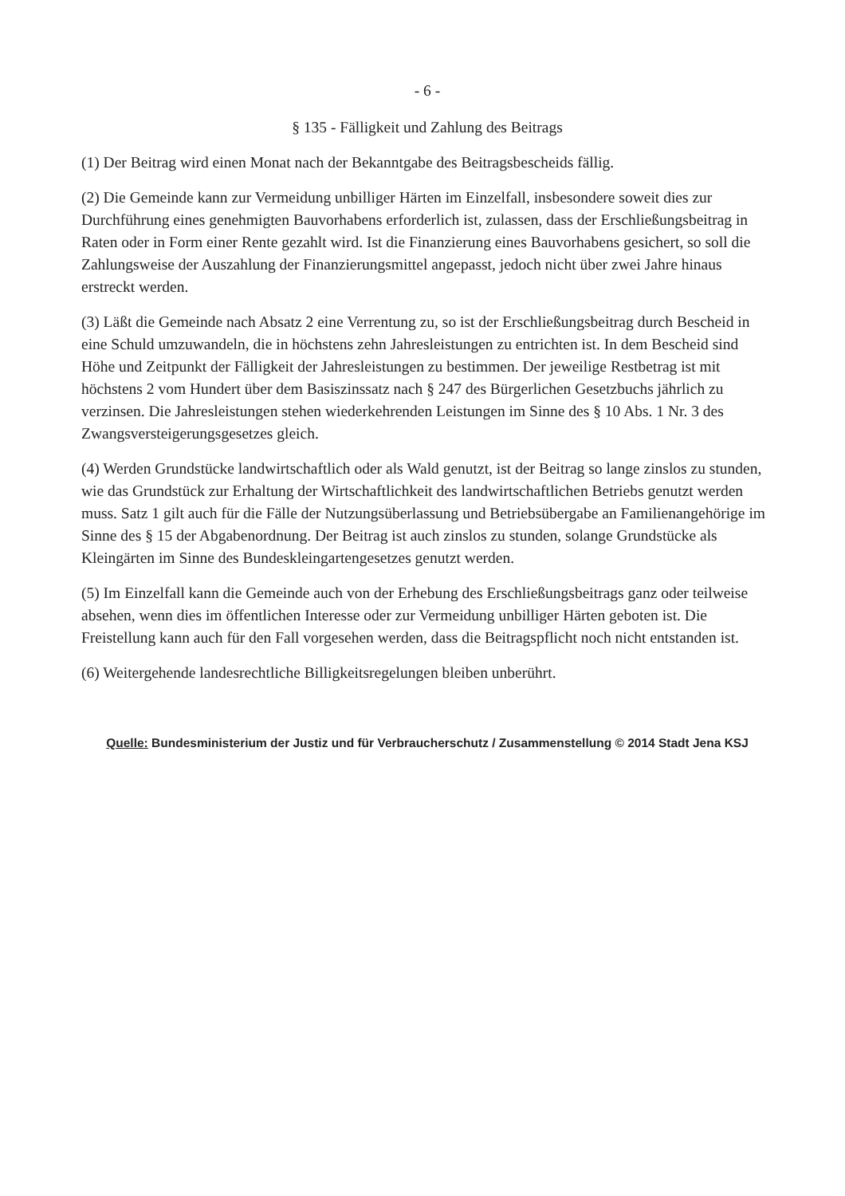- 6 -
§ 135 - Fälligkeit und Zahlung des Beitrags
(1) Der Beitrag wird einen Monat nach der Bekanntgabe des Beitragsbescheids fällig.
(2) Die Gemeinde kann zur Vermeidung unbilliger Härten im Einzelfall, insbesondere soweit dies zur Durchführung eines genehmigten Bauvorhabens erforderlich ist, zulassen, dass der Erschließungsbeitrag in Raten oder in Form einer Rente gezahlt wird. Ist die Finanzierung eines Bauvorhabens gesichert, so soll die Zahlungsweise der Auszahlung der Finanzierungsmittel angepasst, jedoch nicht über zwei Jahre hinaus erstreckt werden.
(3) Läßt die Gemeinde nach Absatz 2 eine Verrentung zu, so ist der Erschließungsbeitrag durch Bescheid in eine Schuld umzuwandeln, die in höchstens zehn Jahresleistungen zu entrichten ist. In dem Bescheid sind Höhe und Zeitpunkt der Fälligkeit der Jahresleistungen zu bestimmen. Der jeweilige Restbetrag ist mit höchstens 2 vom Hundert über dem Basiszinssatz nach § 247 des Bürgerlichen Gesetzbuchs jährlich zu verzinsen. Die Jahresleistungen stehen wiederkehrenden Leistungen im Sinne des § 10 Abs. 1 Nr. 3 des Zwangsversteigerungsgesetzes gleich.
(4) Werden Grundstücke landwirtschaftlich oder als Wald genutzt, ist der Beitrag so lange zinslos zu stunden, wie das Grundstück zur Erhaltung der Wirtschaftlichkeit des landwirtschaftlichen Betriebs genutzt werden muss. Satz 1 gilt auch für die Fälle der Nutzungsüberlassung und Betriebsübergabe an Familienangehörige im Sinne des § 15 der Abgabenordnung. Der Beitrag ist auch zinslos zu stunden, solange Grundstücke als Kleingärten im Sinne des Bundeskleingartengesetzes genutzt werden.
(5) Im Einzelfall kann die Gemeinde auch von der Erhebung des Erschließungsbeitrags ganz oder teilweise absehen, wenn dies im öffentlichen Interesse oder zur Vermeidung unbilliger Härten geboten ist. Die Freistellung kann auch für den Fall vorgesehen werden, dass die Beitragspflicht noch nicht entstanden ist.
(6) Weitergehende landesrechtliche Billigkeitsregelungen bleiben unberührt.
Quelle: Bundesministerium der Justiz und für Verbraucherschutz / Zusammenstellung © 2014 Stadt Jena KSJ